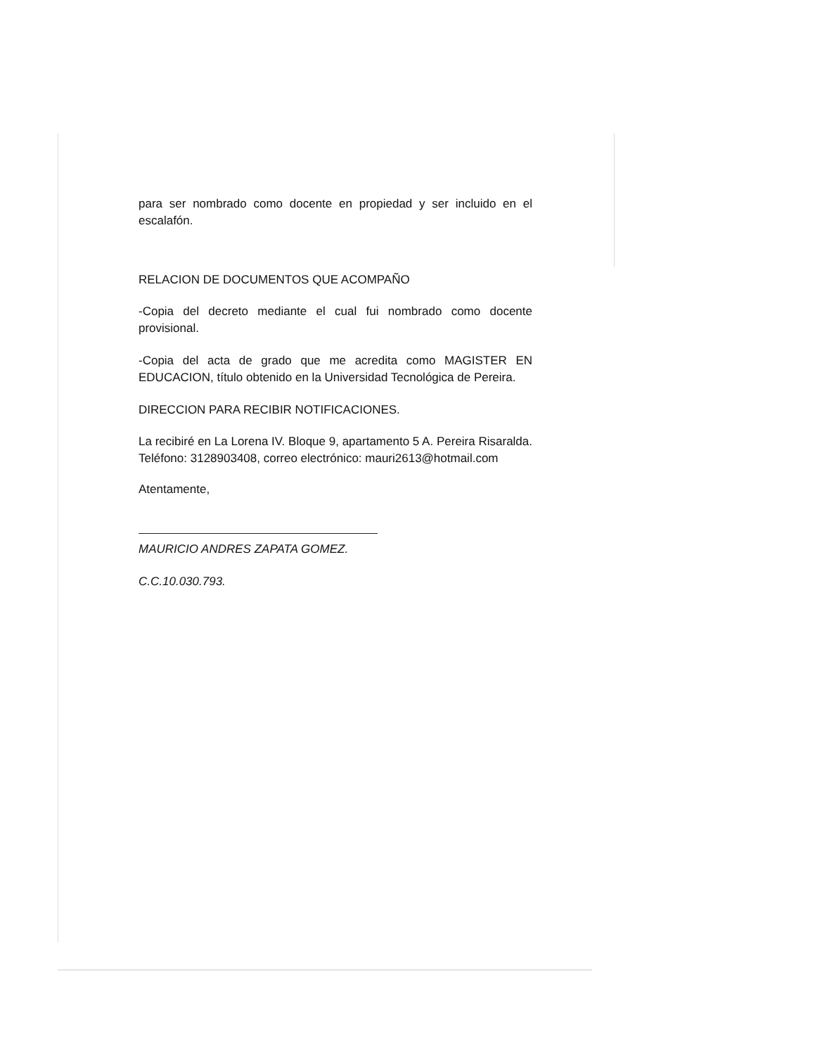para ser nombrado como docente en propiedad y ser incluido en el escalafón.
RELACION DE DOCUMENTOS QUE ACOMPAÑO
-Copia del decreto mediante el cual fui nombrado como docente provisional.
-Copia del acta de grado que me acredita como MAGISTER EN EDUCACION, título obtenido en la Universidad Tecnológica de Pereira.
DIRECCION PARA RECIBIR NOTIFICACIONES.
La recibiré en La Lorena IV. Bloque 9, apartamento 5 A. Pereira Risaralda. Teléfono: 3128903408, correo electrónico: mauri2613@hotmail.com
Atentamente,
MAURICIO ANDRES ZAPATA GOMEZ.
C.C.10.030.793.